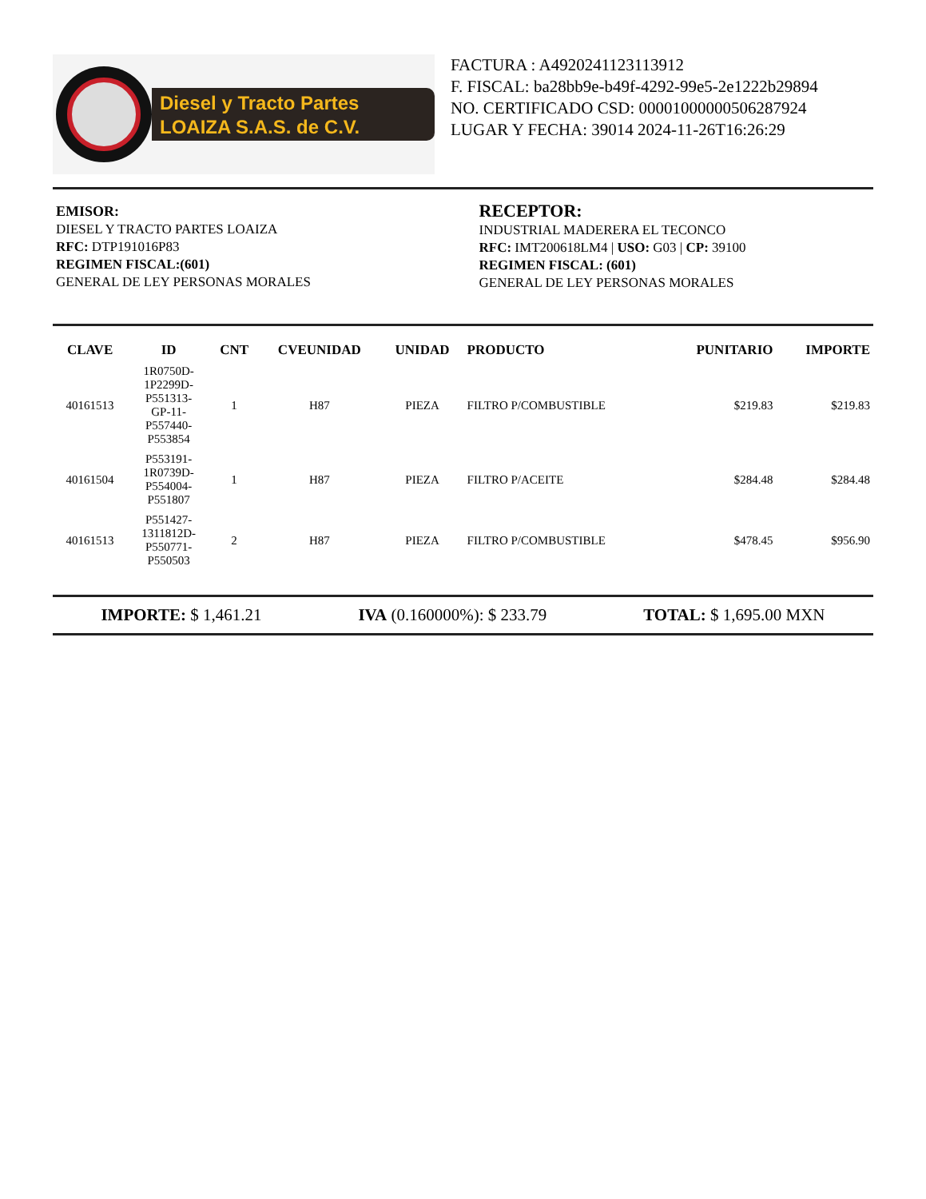Diesel y Tracto Partes
LOAIZA S.A.S. de C.V.
FACTURA : A4920241123113912
F. FISCAL: ba28bb9e-b49f-4292-99e5-2e1222b29894
NO. CERTIFICADO CSD: 00001000000506287924
LUGAR Y FECHA: 39014 2024-11-26T16:26:29
EMISOR:
DIESEL Y TRACTO PARTES LOAIZA
RFC: DTP191016P83
REGIMEN FISCAL:(601)
GENERAL DE LEY PERSONAS MORALES
RECEPTOR:
INDUSTRIAL MADERERA EL TECONCO
RFC: IMT200618LM4 | USO: G03 | CP: 39100
REGIMEN FISCAL: (601)
GENERAL DE LEY PERSONAS MORALES
| CLAVE | ID | CNT | CVEUNIDAD | UNIDAD | PRODUCTO | PUNITARIO | IMPORTE |
| --- | --- | --- | --- | --- | --- | --- | --- |
| 40161513 | 1R0750D- 1P2299D- P551313- GP-11- P557440- P553854 | 1 | H87 | PIEZA | FILTRO P/COMBUSTIBLE | $219.83 | $219.83 |
| 40161504 | P553191- 1R0739D- P554004- P551807 | 1 | H87 | PIEZA | FILTRO P/ACEITE | $284.48 | $284.48 |
| 40161513 | P551427- 1311812D- P550771- P550503 | 2 | H87 | PIEZA | FILTRO P/COMBUSTIBLE | $478.45 | $956.90 |
IMPORTE: $ 1,461.21 IVA (0.160000%): $ 233.79 TOTAL: $ 1,695.00 MXN